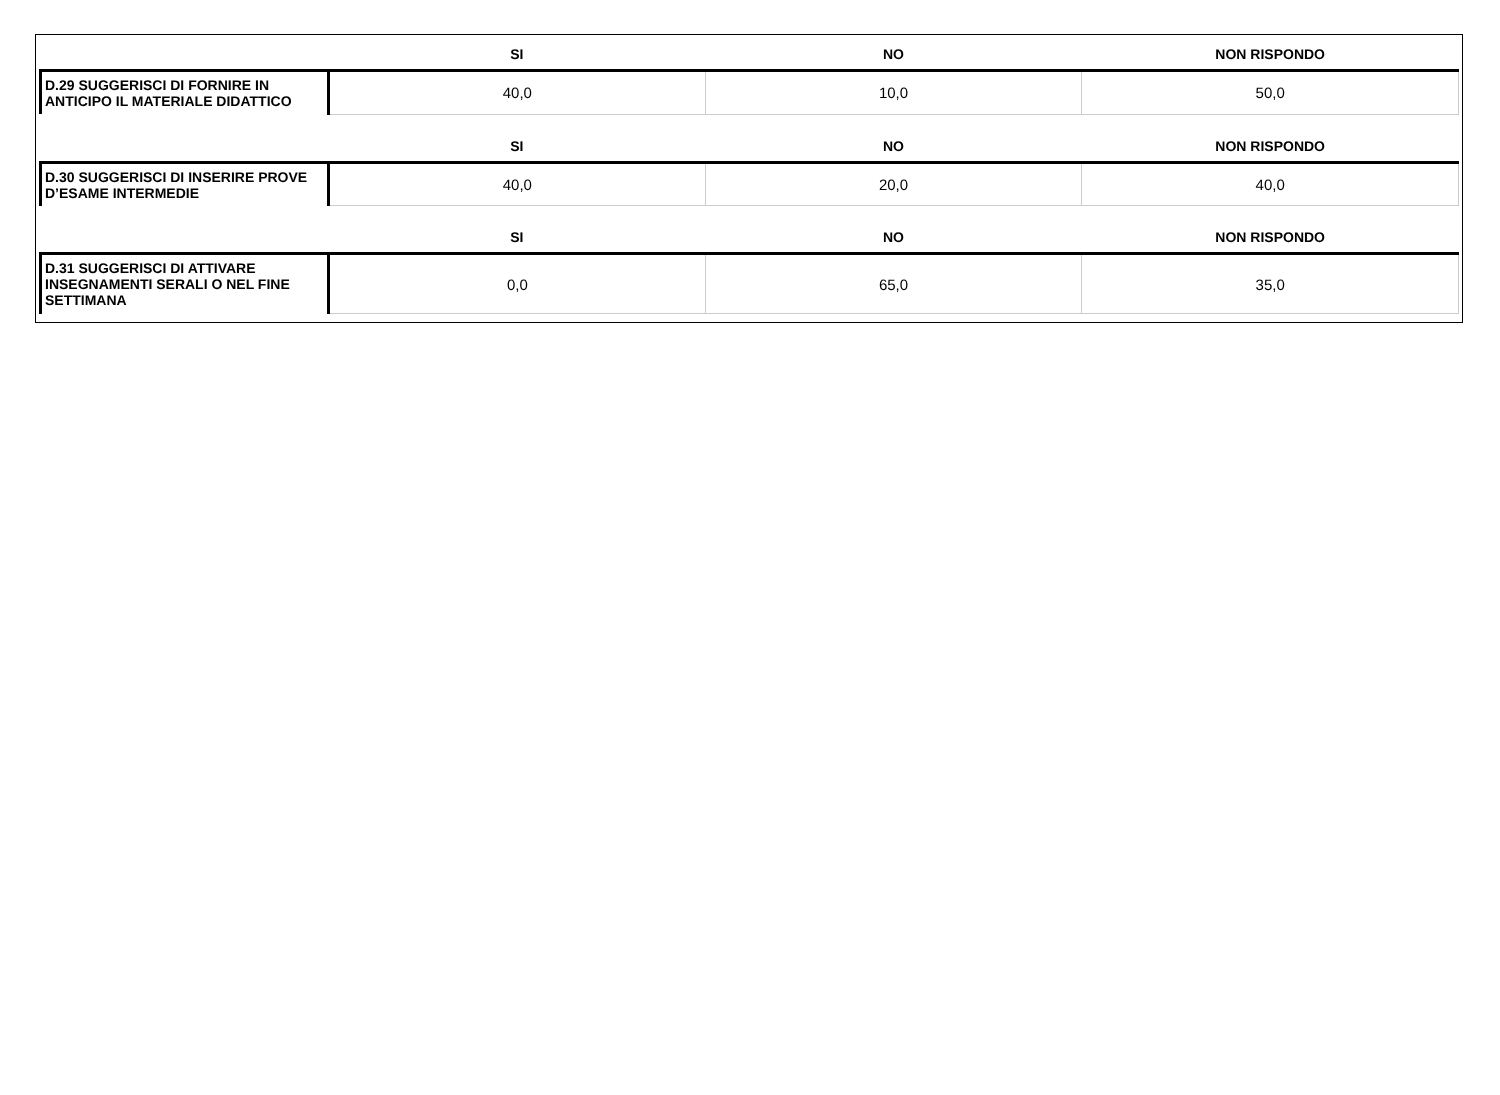| | SI | NO | NON RISPONDO |
| --- | --- | --- | --- |
| D.29 SUGGERISCI DI FORNIRE IN ANTICIPO IL MATERIALE DIDATTICO | 40,0 | 10,0 | 50,0 |
| | SI | NO | NON RISPONDO |
| D.30 SUGGERISCI DI INSERIRE PROVE D’ESAME INTERMEDIE | 40,0 | 20,0 | 40,0 |
| | SI | NO | NON RISPONDO |
| D.31 SUGGERISCI DI ATTIVARE INSEGNAMENTI SERALI O NEL FINE SETTIMANA | 0,0 | 65,0 | 35,0 |